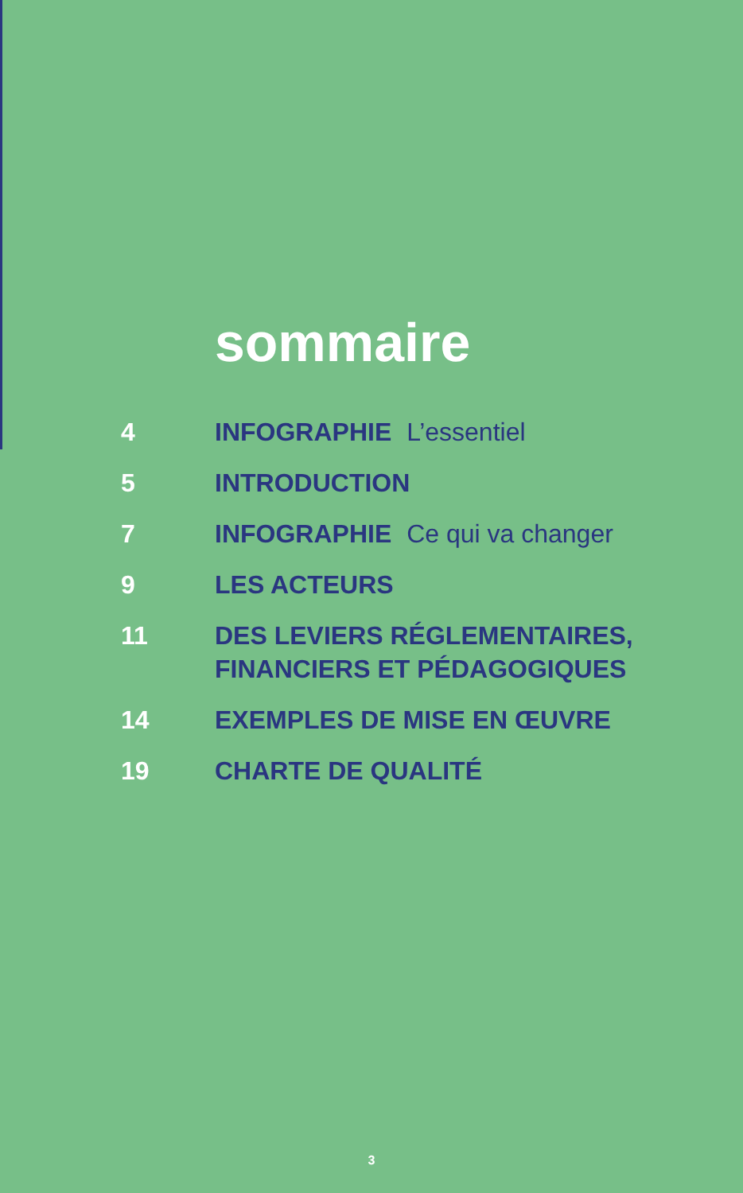sommaire
4 INFOGRAPHIE L’essentiel
5 INTRODUCTION
7 INFOGRAPHIE Ce qui va changer
9 LES ACTEURS
11 DES LEVIERS RÉGLEMENTAIRES,
FINANCIERS ET PÉDAGOGIQUES
14 EXEMPLES DE MISE EN ŒUVRE
19 CHARTE DE QUALITÉ
3